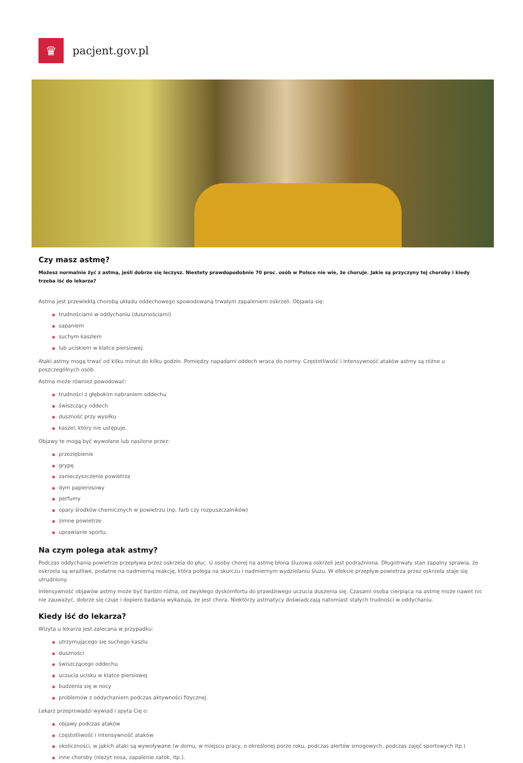♛
pacjent.gov.pl
Czy masz astmę?
Możesz normalnie żyć z astmą, jeśli dobrze się leczysz. Niestety prawdopodobnie 70 proc. osób w Polsce nie wie, że choruje. Jakie są przyczyny tej choroby i kiedy trzeba iść do lekarza?
Astma jest przewlekłą chorobą układu oddechowego spowodowaną trwałym zapaleniem oskrzeli. Objawia się:
◉ trudnościami w oddychaniu (dusznościami)
◉ sapaniem
◉ suchym kaszlem
◉ lub uciskiem w klatce piersiowej.
Ataki astmy mogą trwać od kilku minut do kilku godzin. Pomiędzy napadami oddech wraca do normy. Częstotliwość i intensywność ataków astmy są różne u poszczególnych osób.
Astma może również powodować:
◉ trudności z głębokim nabraniem oddechu
◉ świszczący oddech
◉ duszność przy wysiłku
◉ kaszel, który nie ustępuje.
Objawy te mogą być wywołane lub nasilone przez:
◉ przeziębienie
◉ grypę
◉ zanieczyszczenie powietrza
◉ dym papierosowy
◉ perfumy
◉ opary środków chemicznych w powietrzu (np. farb czy rozpuszczalników)
◉ zimne powietrze
◉ uprawianie sportu.
Na czym polega atak astmy?
Podczas oddychania powietrze przepływa przez oskrzela do płuc. U osoby chorej na astmę błona śluzowa oskrzeli jest podrażniona. Długotrwały stan zapalny sprawia, że oskrzela są wrażliwe, podatne na nadmierną reakcję, która polega na skurczu i nadmiernym wydzielaniu śluzu. W efekcie przepływ powietrza przez oskrzela staje się utrudniony.
Intensywność objawów astmy może być bardzo różna, od zwykłego dyskomfortu do prawdziwego uczucia duszenia się. Czasami osoba cierpiąca na astmę może nawet nic nie zauważyć, dobrze się czuje i dopiero badania wykazują, że jest chora. Niektórzy astmatycy doświadczają natomiast stałych trudności w oddychaniu.
Kiedy iść do lekarza?
Wizyta u lekarza jest zalecana w przypadku:
◉ utrzymującego się suchego kaszlu
◉ duszności
◉ świszczącego oddechu
◉ uczucia ucisku w klatce piersiowej
◉ budzenia się w nocy
◉ problemów z oddychaniem podczas aktywności fizycznej.
Lekarz przeprowadzi wywiad i spyta Cię o:
◉ objawy podczas ataków
◉ częstotliwość i intensywność ataków
◉ okoliczności, w jakich ataki są wywoływane (w domu, w miejscu pracy, o określonej porze roku, podczas alertów smogowych, podczas zajęć sportowych itp.)
◉ inne choroby (nieżyt nosa, zapalenie zatok, itp.).